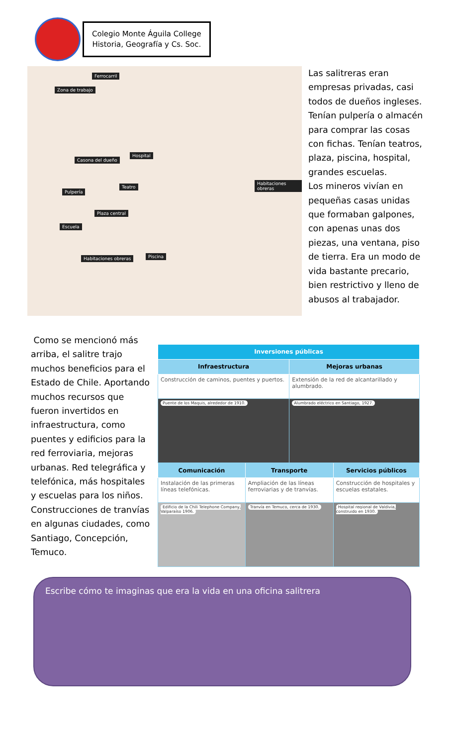Colegio Monte Águila College
Historia, Geografía y Cs. Soc.
Ferrocarril
Zona de trabajo
Hospital
Casona del dueño
Habitaciones obreras
Teatro
Pulpería
Plaza central
Escuela
Piscina Habitaciones obreras
Las salitreras eran empresas privadas, casi todos de dueños ingleses. Tenían pulpería o almacén para comprar las cosas con fichas. Tenían teatros, plaza, piscina, hospital, grandes escuelas.
Los mineros vivían en pequeñas casas unidas que formaban galpones, con apenas unas dos piezas, una ventana, piso de tierra. Era un modo de vida bastante precario, bien restrictivo y lleno de abusos al trabajador.
Como se mencionó más arriba, el salitre trajo muchos beneficios para el Estado de Chile. Aportando muchos recursos que fueron invertidos en infraestructura, como puentes y edificios para la red ferroviaria, mejoras urbanas. Red telegráfica y telefónica, más hospitales y escuelas para los niños. Construcciones de tranvías en algunas ciudades, como Santiago, Concepción, Temuco.
| Inversiones públicas | | | |
| --- | --- | --- | --- |
| Infraestructura | | Mejoras urbanas | |
| Construcción de caminos, puentes y puertos. | | Extensión de la red de alcantarillado y alumbrado. | |
| Puente de los Maquis, alrededor de 1910. | | Alumbrado eléctrico en Santiago, 1927. | |
| Comunicación | Transporte | | Servicios públicos |
| Instalación de las primeras líneas telefónicas. | Ampliación de las líneas ferroviarias y de tranvías. | | Construcción de hospitales y escuelas estatales. |
| Edificio de la Chili Telephone Company, Valparaíso 1906. | Tranvía en Temuco, cerca de 1930. | | Hospital regional de Valdivia, construido en 1930. |
Escribe cómo te imaginas que era la vida en una oficina salitrera